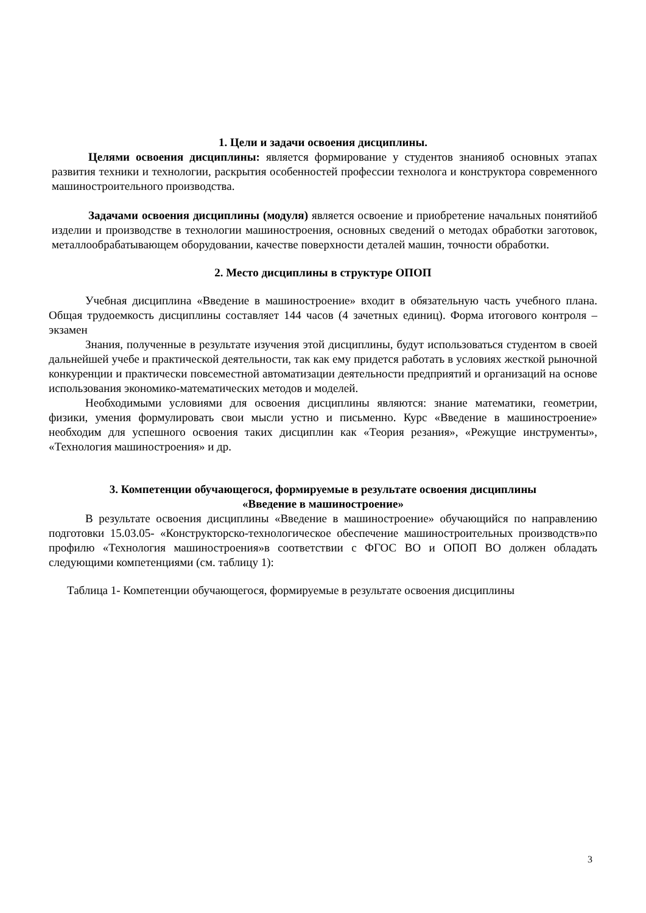1. Цели и задачи освоения дисциплины.
Целями освоения дисциплины: является формирование у студентов знанияоб основных этапах развития техники и технологии, раскрытия особенностей профессии технолога и конструктора современного машиностроительного производства.
Задачами освоения дисциплины (модуля) является освоение и приобретение начальных понятийоб изделии и производстве в технологии машиностроения, основных сведений о методах обработки заготовок, металлообрабатывающем оборудовании, качестве поверхности деталей машин, точности обработки.
2. Место дисциплины в структуре ОПОП
Учебная дисциплина «Введение в машиностроение» входит в обязательную часть учебного плана. Общая трудоемкость дисциплины составляет 144 часов (4 зачетных единиц). Форма итогового контроля –экзамен
Знания, полученные в результате изучения этой дисциплины, будут использоваться студентом в своей дальнейшей учебе и практической деятельности, так как ему придется работать в условиях жесткой рыночной конкуренции и практически повсеместной автоматизации деятельности предприятий и организаций на основе использования экономико-математических методов и моделей.
Необходимыми условиями для освоения дисциплины являются: знание математики, геометрии, физики, умения формулировать свои мысли устно и письменно. Курс «Введение в машиностроение» необходим для успешного освоения таких дисциплин как «Теория резания», «Режущие инструменты», «Технология машиностроения» и др.
3. Компетенции обучающегося, формируемые в результате освоения дисциплины
«Введение в машиностроение»
В результате освоения дисциплины «Введение в машиностроение» обучающийся по направлению подготовки 15.03.05- «Конструкторско-технологическое обеспечение машиностроительных производств»по профилю «Технология машиностроения»в соответствии с ФГОС ВО и ОПОП ВО должен обладать следующими компетенциями (см. таблицу 1):
Таблица 1- Компетенции обучающегося, формируемые в результате освоения дисциплины
3